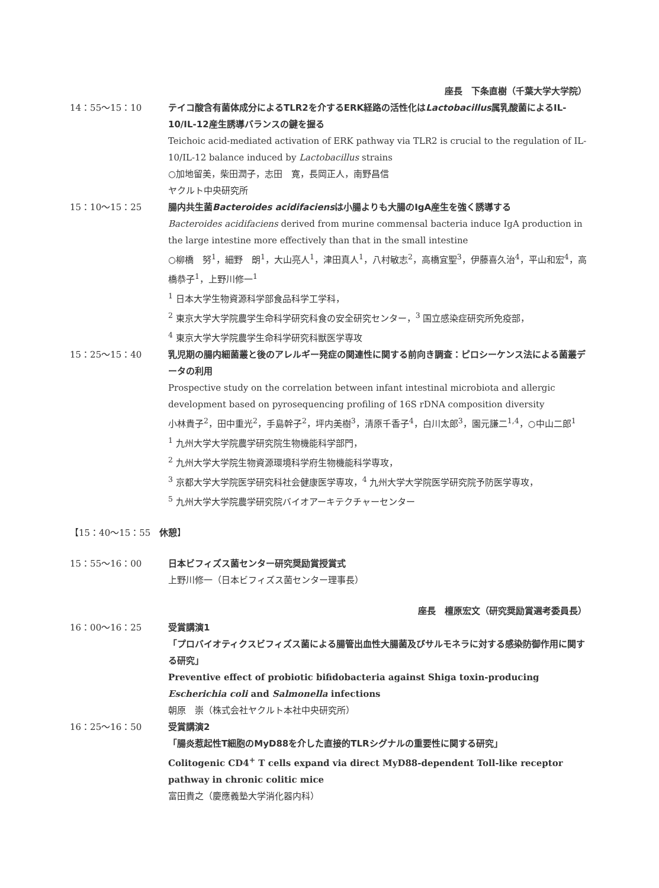座長　下条直樹（千葉大学大学院）
14：55〜15：10 テイコ酸含有菌体成分によるTLR2を介するERK経路の活性化はLactobacillus属乳酸菌によるIL-10/IL-12産生誘導バランスの鍵を握る
Teichoic acid-mediated activation of ERK pathway via TLR2 is crucial to the regulation of IL-10/IL-12 balance induced by Lactobacillus strains
○加地留美，柴田潤子，志田　寛，長岡正人，南野昌信
ヤクルト中央研究所
15：10〜15：25 腸内共生菌Bacteroides acidifaciensは小腸よりも大腸のIgA産生を強く誘導する
Bacteroides acidifaciens derived from murine commensal bacteria induce IgA production in the large intestine more effectively than that in the small intestine
○柳橋　努<sup>1</sup>，細野　朗<sup>1</sup>，大山亮人<sup>1</sup>，津田真人<sup>1</sup>，八村敏志<sup>2</sup>，高橋宜聖<sup>3</sup>，伊藤喜久治<sup>4</sup>，平山和宏<sup>4</sup>，高橋恭子<sup>1</sup>，上野川修一<sup>1</sup>
<sup>1</sup> 日本大学生物資源科学部食品科学工学科，
<sup>2</sup> 東京大学大学院農学生命科学研究科食の安全研究センター，<sup>3</sup> 国立感染症研究所免疫部，
<sup>4</sup> 東京大学大学院農学生命科学研究科獣医学専攻
15：25〜15：40 乳児期の腸内細菌叢と後のアレルギー発症の関連性に関する前向き調査：ピロシーケンス法による菌叢データの利用
Prospective study on the correlation between infant intestinal microbiota and allergic development based on pyrosequencing profiling of 16S rDNA composition diversity
小林貴子<sup>2</sup>，田中重光<sup>2</sup>，手島幹子<sup>2</sup>，坪内美樹<sup>3</sup>，清原千香子<sup>4</sup>，白川太郎<sup>3</sup>，園元謙二<sup>1,4</sup>，○中山二郎<sup>1</sup>
<sup>1</sup> 九州大学大学院農学研究院生物機能科学部門，
<sup>2</sup> 九州大学大学院生物資源環境科学府生物機能科学専攻，
<sup>3</sup> 京都大学大学院医学研究科社会健康医学専攻，<sup>4</sup> 九州大学大学院医学研究院予防医学専攻，
<sup>5</sup> 九州大学大学院農学研究院バイオアーキテクチャーセンター
【15：40〜15：55　休憩】
15：55〜16：00 日本ビフィズス菌センター研究奨励賞授賞式
上野川修一（日本ビフィズス菌センター理事長）
座長　檀原宏文（研究奨励賞選考委員長）
16：00〜16：25 受賞講演1
「プロバイオティクスビフィズス菌による腸管出血性大腸菌及びサルモネラに対する感染防御作用に関する研究」
Preventive effect of probiotic bifidobacteria against Shiga toxin-producing Escherichia coli and Salmonella infections
朝原　崇（株式会社ヤクルト本社中央研究所）
16：25〜16：50 受賞講演2
「腸炎惹起性T細胞のMyD88を介した直接的TLRシグナルの重要性に関する研究」
Colitogenic CD4<sup>+</sup> T cells expand via direct MyD88-dependent Toll-like receptor pathway in chronic colitic mice
富田貴之（慶應義塾大学消化器内科）